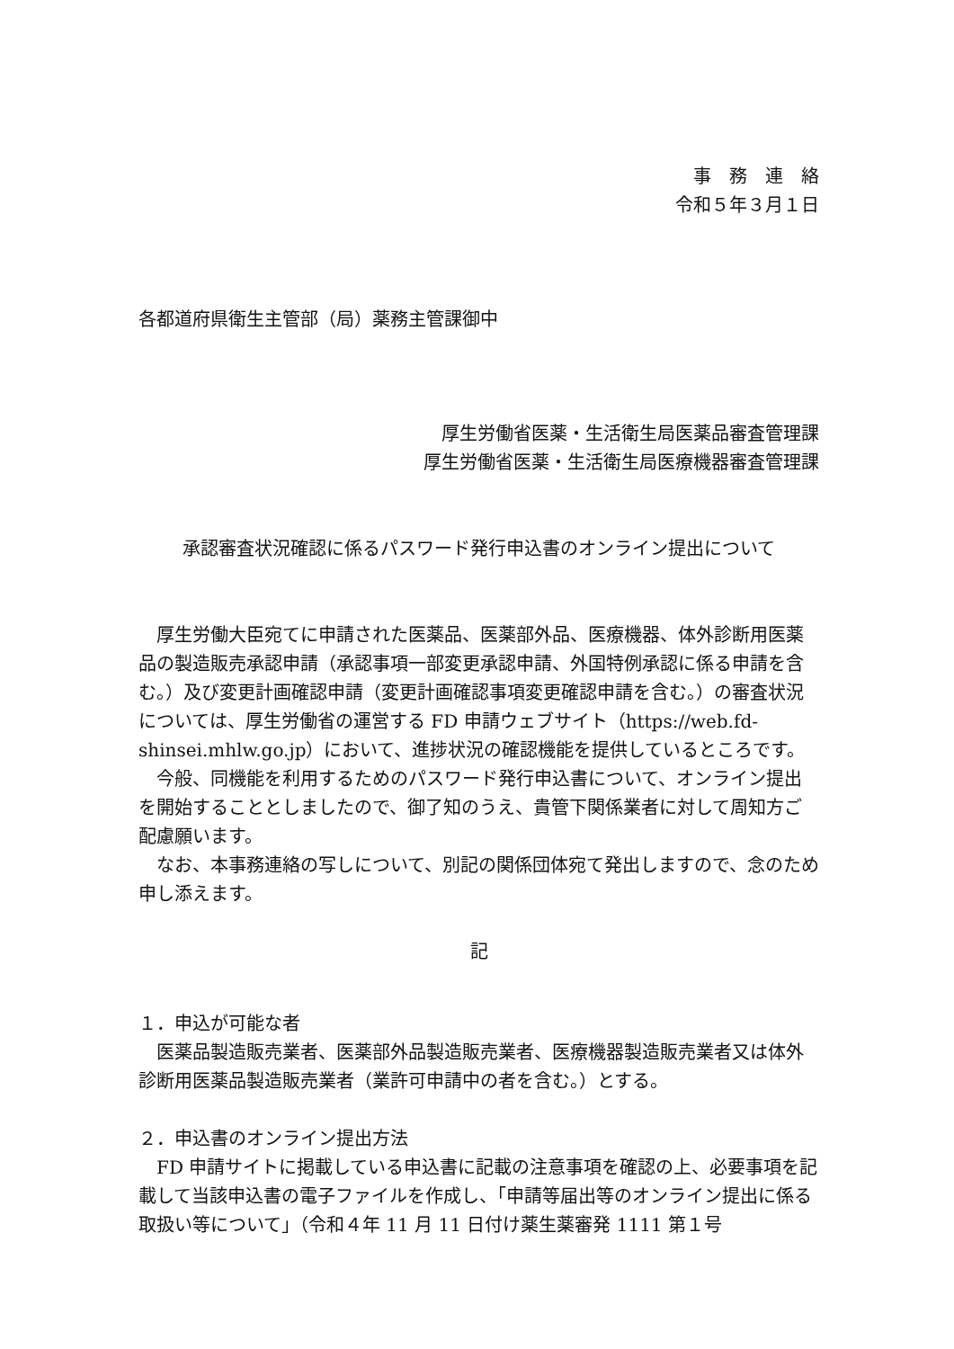事　務　連　絡
令和５年３月１日
各都道府県衛生主管部（局）薬務主管課御中
厚生労働省医薬・生活衛生局医薬品審査管理課
厚生労働省医薬・生活衛生局医療機器審査管理課
承認審査状況確認に係るパスワード発行申込書のオンライン提出について
厚生労働大臣宛てに申請された医薬品、医薬部外品、医療機器、体外診断用医薬品の製造販売承認申請（承認事項一部変更承認申請、外国特例承認に係る申請を含む。）及び変更計画確認申請（変更計画確認事項変更確認申請を含む。）の審査状況については、厚生労働省の運営する FD 申請ウェブサイト（https://web.fd-shinsei.mhlw.go.jp）において、進捗状況の確認機能を提供しているところです。
今般、同機能を利用するためのパスワード発行申込書について、オンライン提出を開始することとしましたので、御了知のうえ、貴管下関係業者に対して周知方ご配慮願います。
なお、本事務連絡の写しについて、別記の関係団体宛て発出しますので、念のため申し添えます。
記
１．申込が可能な者
医薬品製造販売業者、医薬部外品製造販売業者、医療機器製造販売業者又は体外診断用医薬品製造販売業者（業許可申請中の者を含む。）とする。
２．申込書のオンライン提出方法
FD 申請サイトに掲載している申込書に記載の注意事項を確認の上、必要事項を記載して当該申込書の電子ファイルを作成し、「申請等届出等のオンライン提出に係る取扱い等について」（令和４年 11 月 11 日付け薬生薬審発 1111 第１号